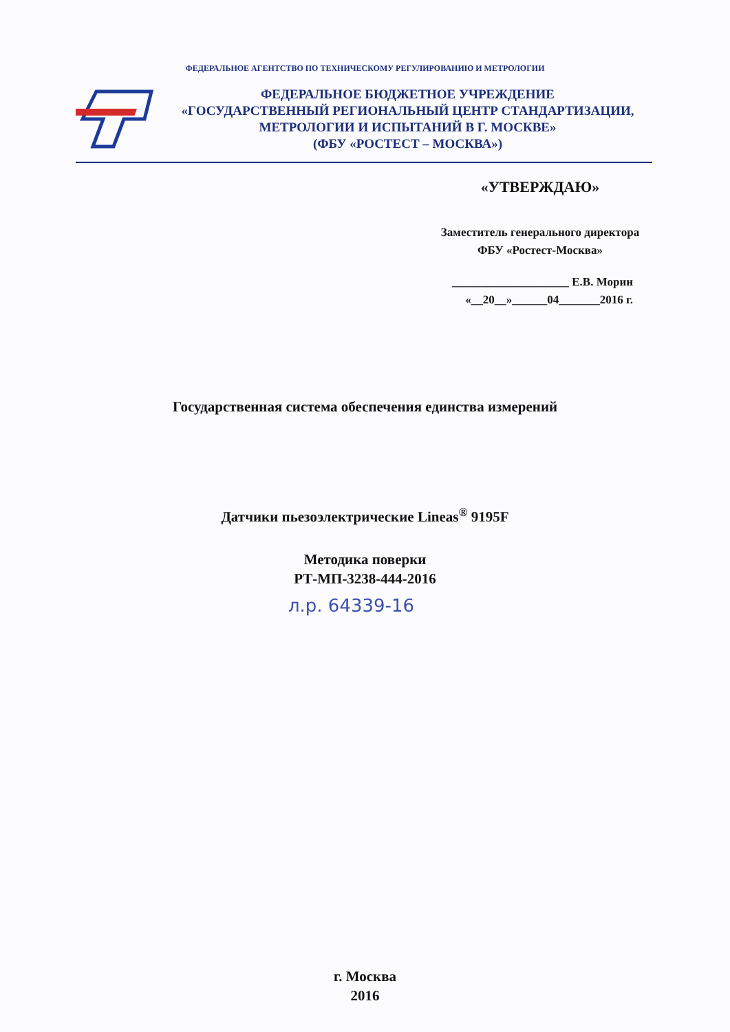ФЕДЕРАЛЬНОЕ АГЕНТСТВО ПО ТЕХНИЧЕСКОМУ РЕГУЛИРОВАНИЮ И МЕТРОЛОГИИ
ФЕДЕРАЛЬНОЕ БЮДЖЕТНОЕ УЧРЕЖДЕНИЕ
«ГОСУДАРСТВЕННЫЙ РЕГИОНАЛЬНЫЙ ЦЕНТР СТАНДАРТИЗАЦИИ,
МЕТРОЛОГИИ И ИСПЫТАНИЙ В Г. МОСКВЕ»
(ФБУ «РОСТЕСТ – МОСКВА»)
«УТВЕРЖДАЮ»
Заместитель генерального директора
ФБУ «Ростест-Москва»
____________________ Е.В. Морин
«__20__»______04_______2016 г.
Государственная система обеспечения единства измерений
Датчики пьезоэлектрические Lineas<sup>®</sup> 9195F
Методика поверки
РТ-МП-3238-444-2016
л.р. 64339-16
г. Москва
2016